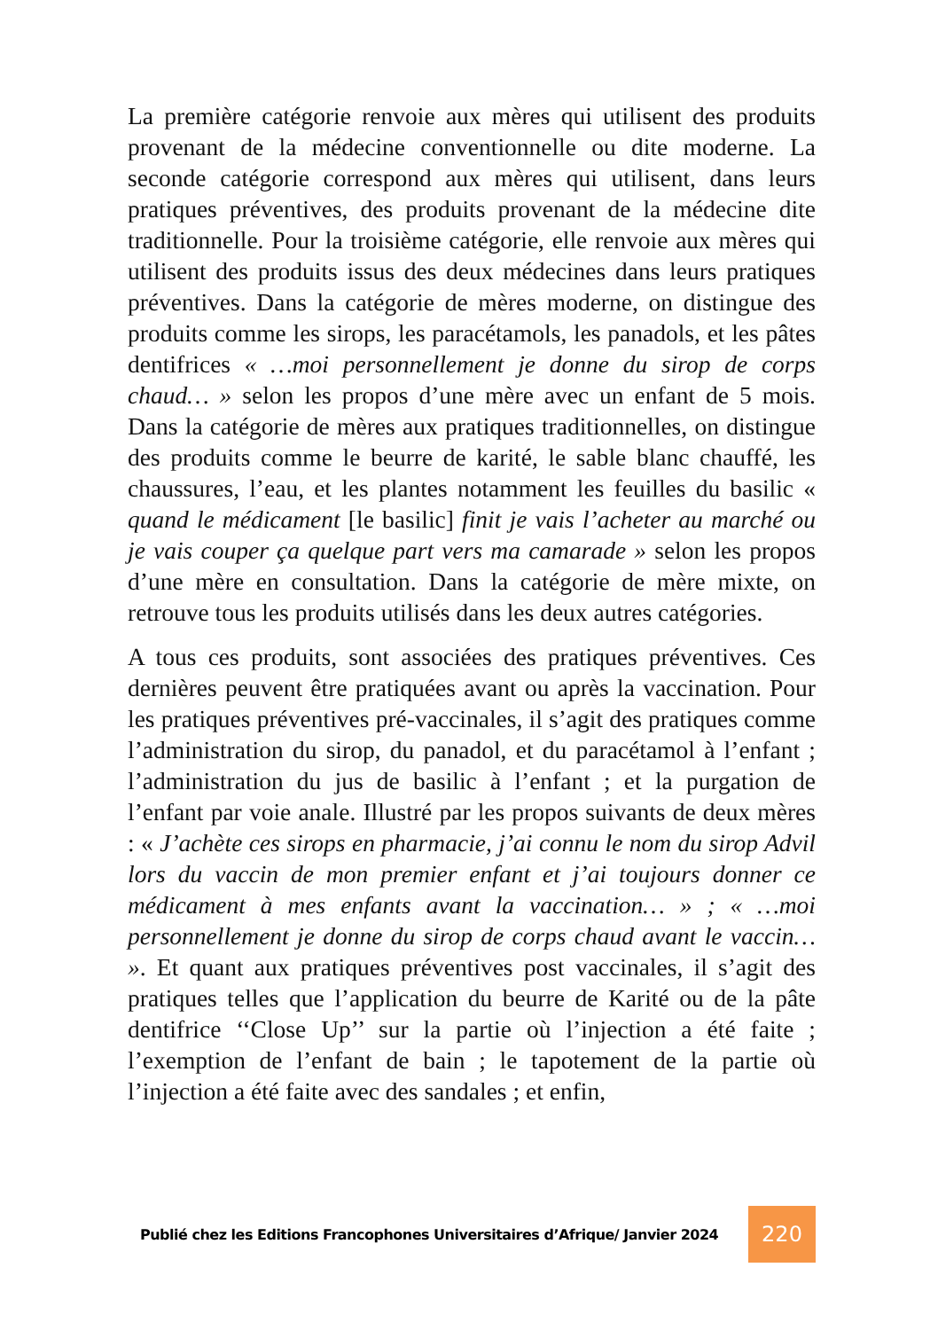La première catégorie renvoie aux mères qui utilisent des produits provenant de la médecine conventionnelle ou dite moderne. La seconde catégorie correspond aux mères qui utilisent, dans leurs pratiques préventives, des produits provenant de la médecine dite traditionnelle. Pour la troisième catégorie, elle renvoie aux mères qui utilisent des produits issus des deux médecines dans leurs pratiques préventives. Dans la catégorie de mères moderne, on distingue des produits comme les sirops, les paracétamols, les panadols, et les pâtes dentifrices « …moi personnellement je donne du sirop de corps chaud… » selon les propos d’une mère avec un enfant de 5 mois. Dans la catégorie de mères aux pratiques traditionnelles, on distingue des produits comme le beurre de karité, le sable blanc chauffé, les chaussures, l’eau, et les plantes notamment les feuilles du basilic « quand le médicament [le basilic] finit je vais l’acheter au marché ou je vais couper ça quelque part vers ma camarade » selon les propos d’une mère en consultation. Dans la catégorie de mère mixte, on retrouve tous les produits utilisés dans les deux autres catégories.
A tous ces produits, sont associées des pratiques préventives. Ces dernières peuvent être pratiquées avant ou après la vaccination. Pour les pratiques préventives pré-vaccinales, il s’agit des pratiques comme l’administration du sirop, du panadol, et du paracétamol à l’enfant ; l’administration du jus de basilic à l’enfant ; et la purgation de l’enfant par voie anale. Illustré par les propos suivants de deux mères : « J’achète ces sirops en pharmacie, j’ai connu le nom du sirop Advil lors du vaccin de mon premier enfant et j’ai toujours donner ce médicament à mes enfants avant la vaccination… » ; « …moi personnellement je donne du sirop de corps chaud avant le vaccin… ». Et quant aux pratiques préventives post vaccinales, il s’agit des pratiques telles que l’application du beurre de Karité ou de la pâte dentifrice ‘‘Close Up’’ sur la partie où l’injection a été faite ; l’exemption de l’enfant de bain ; le tapotement de la partie où l’injection a été faite avec des sandales ; et enfin,
Publié chez les Editions Francophones Universitaires d’Afrique/ Janvier 2024 220